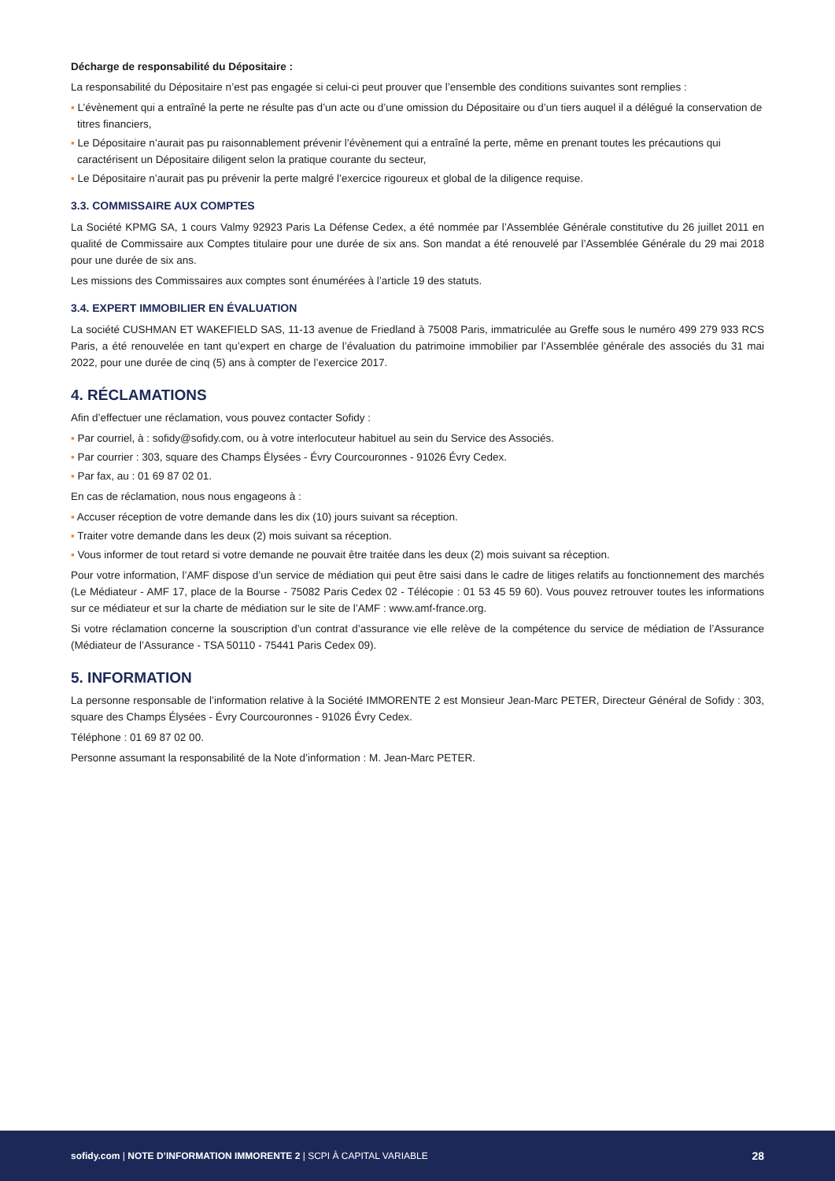Décharge de responsabilité du Dépositaire :
La responsabilité du Dépositaire n’est pas engagée si celui-ci peut prouver que l’ensemble des conditions suivantes sont remplies :
▪ L’évènement qui a entraîné la perte ne résulte pas d’un acte ou d’une omission du Dépositaire ou d’un tiers auquel il a délégué la conservation de titres financiers,
▪ Le Dépositaire n’aurait pas pu raisonnablement prévenir l’évènement qui a entraîné la perte, même en prenant toutes les précautions qui caractérisent un Dépositaire diligent selon la pratique courante du secteur,
▪ Le Dépositaire n’aurait pas pu prévenir la perte malgré l’exercice rigoureux et global de la diligence requise.
3.3. COMMISSAIRE AUX COMPTES
La Société KPMG SA, 1 cours Valmy 92923 Paris La Défense Cedex, a été nommée par l’Assemblée Générale constitutive du 26 juillet 2011 en qualité de Commissaire aux Comptes titulaire pour une durée de six ans. Son mandat a été renouvelé par l’Assemblée Générale du 29 mai 2018 pour une durée de six ans.
Les missions des Commissaires aux comptes sont énumérées à l’article 19 des statuts.
3.4. EXPERT IMMOBILIER EN ÉVALUATION
La société CUSHMAN ET WAKEFIELD SAS, 11-13 avenue de Friedland à 75008 Paris, immatriculée au Greffe sous le numéro 499 279 933 RCS Paris, a été renouvelée en tant qu’expert en charge de l’évaluation du patrimoine immobilier par l’Assemblée générale des associés du 31 mai 2022, pour une durée de cinq (5) ans à compter de l’exercice 2017.
4. RÉCLAMATIONS
Afin d’effectuer une réclamation, vous pouvez contacter Sofidy :
▪ Par courriel, à : sofidy@sofidy.com, ou à votre interlocuteur habituel au sein du Service des Associés.
▪ Par courrier : 303, square des Champs Élysées - Évry Courcouronnes - 91026 Évry Cedex.
▪ Par fax, au : 01 69 87 02 01.
En cas de réclamation, nous nous engageons à :
▪ Accuser réception de votre demande dans les dix (10) jours suivant sa réception.
▪ Traiter votre demande dans les deux (2) mois suivant sa réception.
▪ Vous informer de tout retard si votre demande ne pouvait être traitée dans les deux (2) mois suivant sa réception.
Pour votre information, l’AMF dispose d’un service de médiation qui peut être saisi dans le cadre de litiges relatifs au fonctionnement des marchés (Le Médiateur - AMF 17, place de la Bourse - 75082 Paris Cedex 02 - Télécopie : 01 53 45 59 60). Vous pouvez retrouver toutes les informations sur ce médiateur et sur la charte de médiation sur le site de l’AMF : www.amf-france.org.
Si votre réclamation concerne la souscription d’un contrat d’assurance vie elle relève de la compétence du service de médiation de l’Assurance (Médiateur de l’Assurance - TSA 50110 - 75441 Paris Cedex 09).
5. INFORMATION
La personne responsable de l’information relative à la Société IMMORENTE 2 est Monsieur Jean-Marc PETER, Directeur Général de Sofidy : 303, square des Champs Élysées - Évry Courcouronnes - 91026 Évry Cedex.
Téléphone : 01 69 87 02 00.
Personne assumant la responsabilité de la Note d’information : M. Jean-Marc PETER.
sofidy.com | NOTE D’INFORMATION IMMORENTE 2 | SCPI À CAPITAL VARIABLE
28